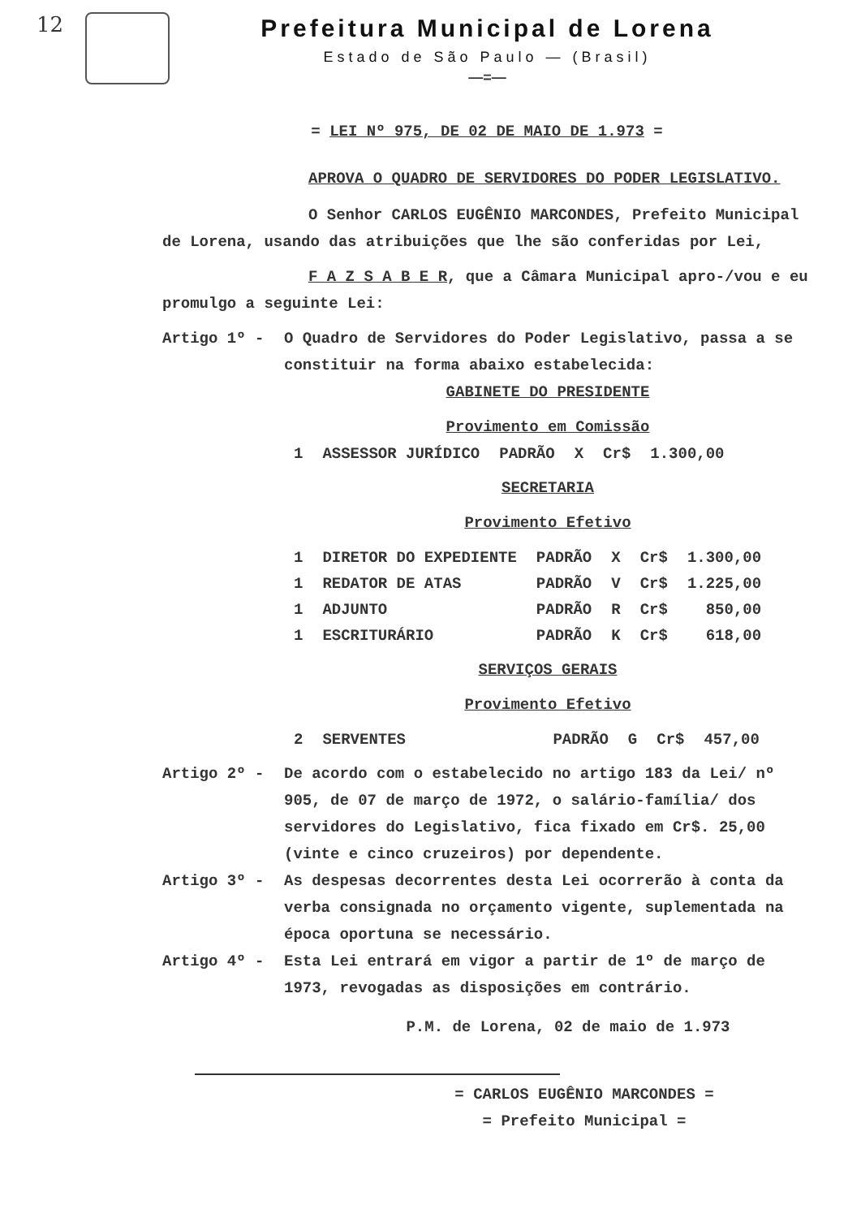12
Prefeitura Municipal de Lorena
Estado de São Paulo — (Brasil)
—=—
= LEI Nº 975, DE 02 DE MAIO DE 1.973 =
APROVA O QUADRO DE SERVIDORES DO PODER LEGISLATIVO.
O Senhor CARLOS EUGÊNIO MARCONDES, Prefeito Municipal de Lorena, usando das atribuições que lhe são conferidas por Lei,
F A Z S A B E R, que a Câmara Municipal apro-/vou e eu promulgo a seguinte Lei:
Artigo 1º - O Quadro de Servidores do Poder Legislativo, passa a se constituir na forma abaixo estabelecida:
GABINETE DO PRESIDENTE
Provimento em Comissão
| 1 | ASSESSOR JURÍDICO | PADRÃO | X | Cr$ | 1.300,00 |
SECRETARIA
Provimento Efetivo
| 1 | DIRETOR DO EXPEDIENTE | PADRÃO | X | Cr$ | 1.300,00 |
| 1 | REDATOR DE ATAS | PADRÃO | V | Cr$ | 1.225,00 |
| 1 | ADJUNTO | PADRÃO | R | Cr$ | 850,00 |
| 1 | ESCRITURÁRIO | PADRÃO | K | Cr$ | 618,00 |
SERVIÇOS GERAIS
Provimento Efetivo
| 2 | SERVENTES | PADRÃO | G | Cr$ | 457,00 |
Artigo 2º - De acordo com o estabelecido no artigo 183 da Lei/ nº 905, de 07 de março de 1972, o salário-família/ dos servidores do Legislativo, fica fixado em Cr$. 25,00 (vinte e cinco cruzeiros) por dependente.
Artigo 3º - As despesas decorrentes desta Lei ocorrerão à conta da verba consignada no orçamento vigente, suplementada na época oportuna se necessário.
Artigo 4º - Esta Lei entrará em vigor a partir de 1º de março de 1973, revogadas as disposições em contrário.
P.M. de Lorena, 02 de maio de 1.973
= CARLOS EUGÊNIO MARCONDES =
= Prefeito Municipal =